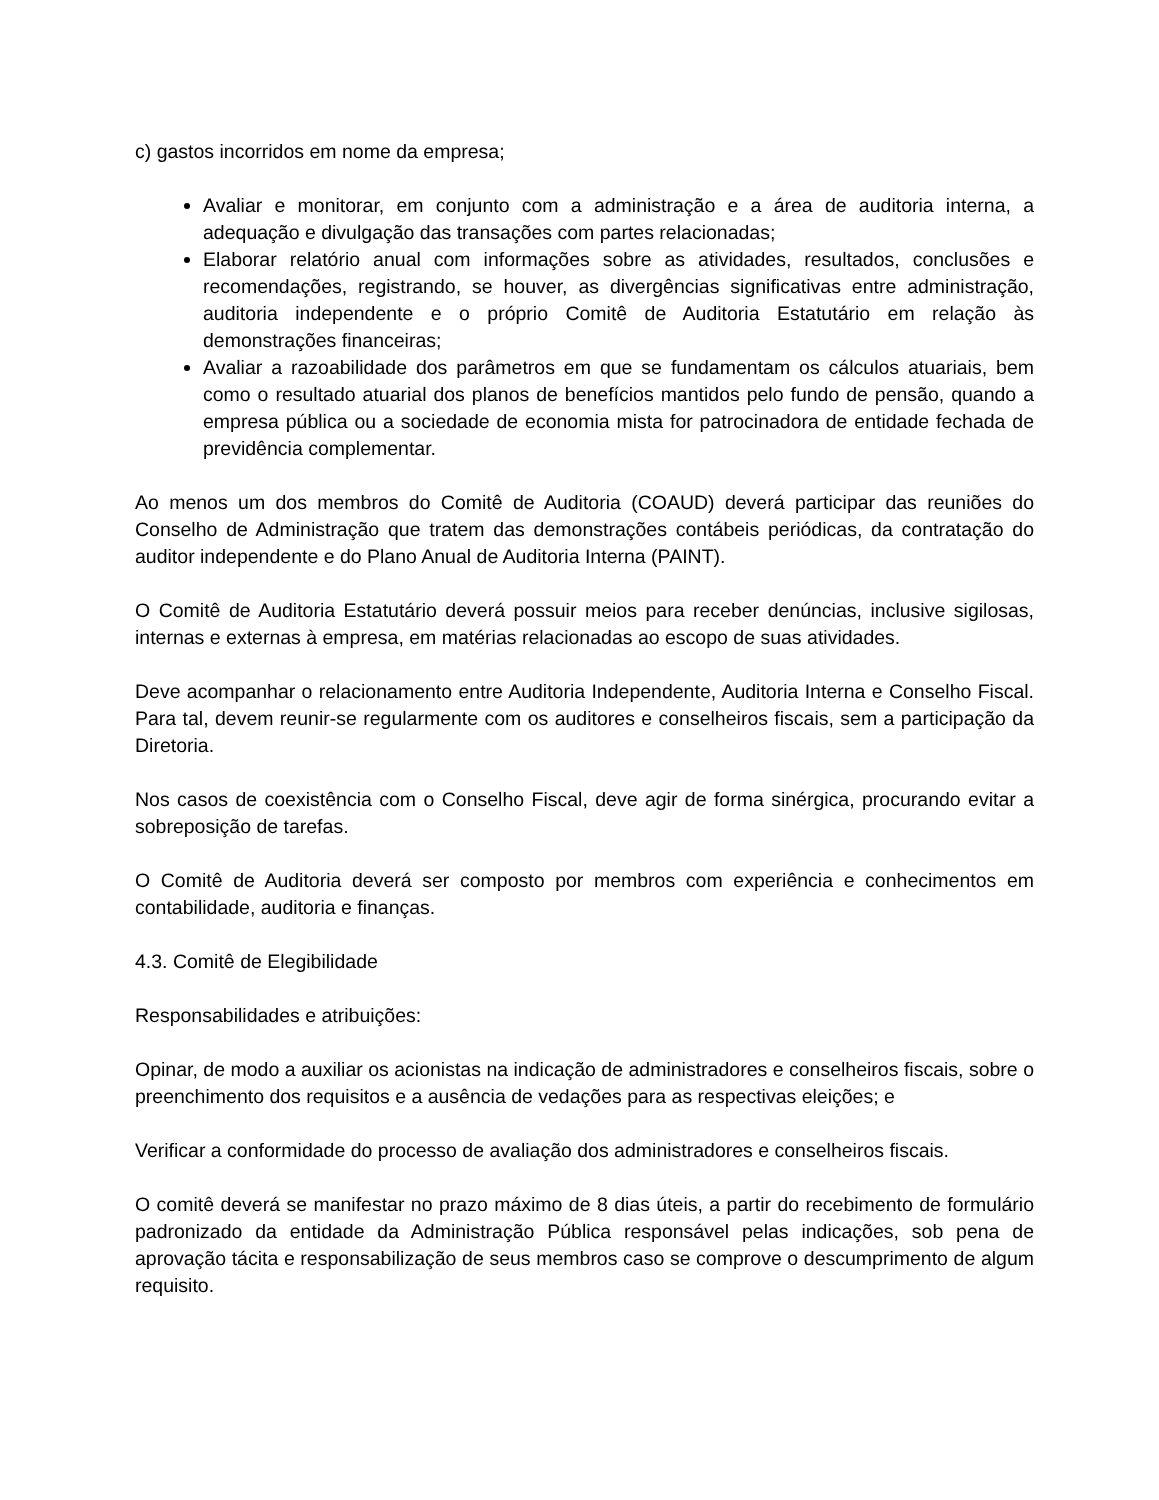c) gastos incorridos em nome da empresa;
Avaliar e monitorar, em conjunto com a administração e a área de auditoria interna, a adequação e divulgação das transações com partes relacionadas;
Elaborar relatório anual com informações sobre as atividades, resultados, conclusões e recomendações, registrando, se houver, as divergências significativas entre administração, auditoria independente e o próprio Comitê de Auditoria Estatutário em relação às demonstrações financeiras;
Avaliar a razoabilidade dos parâmetros em que se fundamentam os cálculos atuariais, bem como o resultado atuarial dos planos de benefícios mantidos pelo fundo de pensão, quando a empresa pública ou a sociedade de economia mista for patrocinadora de entidade fechada de previdência complementar.
Ao menos um dos membros do Comitê de Auditoria (COAUD) deverá participar das reuniões do Conselho de Administração que tratem das demonstrações contábeis periódicas, da contratação do auditor independente e do Plano Anual de Auditoria Interna (PAINT).
O Comitê de Auditoria Estatutário deverá possuir meios para receber denúncias, inclusive sigilosas, internas e externas à empresa, em matérias relacionadas ao escopo de suas atividades.
Deve acompanhar o relacionamento entre Auditoria Independente, Auditoria Interna e Conselho Fiscal. Para tal, devem reunir-se regularmente com os auditores e conselheiros fiscais, sem a participação da Diretoria.
Nos casos de coexistência com o Conselho Fiscal, deve agir de forma sinérgica, procurando evitar a sobreposição de tarefas.
O Comitê de Auditoria deverá ser composto por membros com experiência e conhecimentos em contabilidade, auditoria e finanças.
4.3. Comitê de Elegibilidade
Responsabilidades e atribuições:
Opinar, de modo a auxiliar os acionistas na indicação de administradores e conselheiros fiscais, sobre o preenchimento dos requisitos e a ausência de vedações para as respectivas eleições; e
Verificar a conformidade do processo de avaliação dos administradores e conselheiros fiscais.
O comitê deverá se manifestar no prazo máximo de 8 dias úteis, a partir do recebimento de formulário padronizado da entidade da Administração Pública responsável pelas indicações, sob pena de aprovação tácita e responsabilização de seus membros caso se comprove o descumprimento de algum requisito.